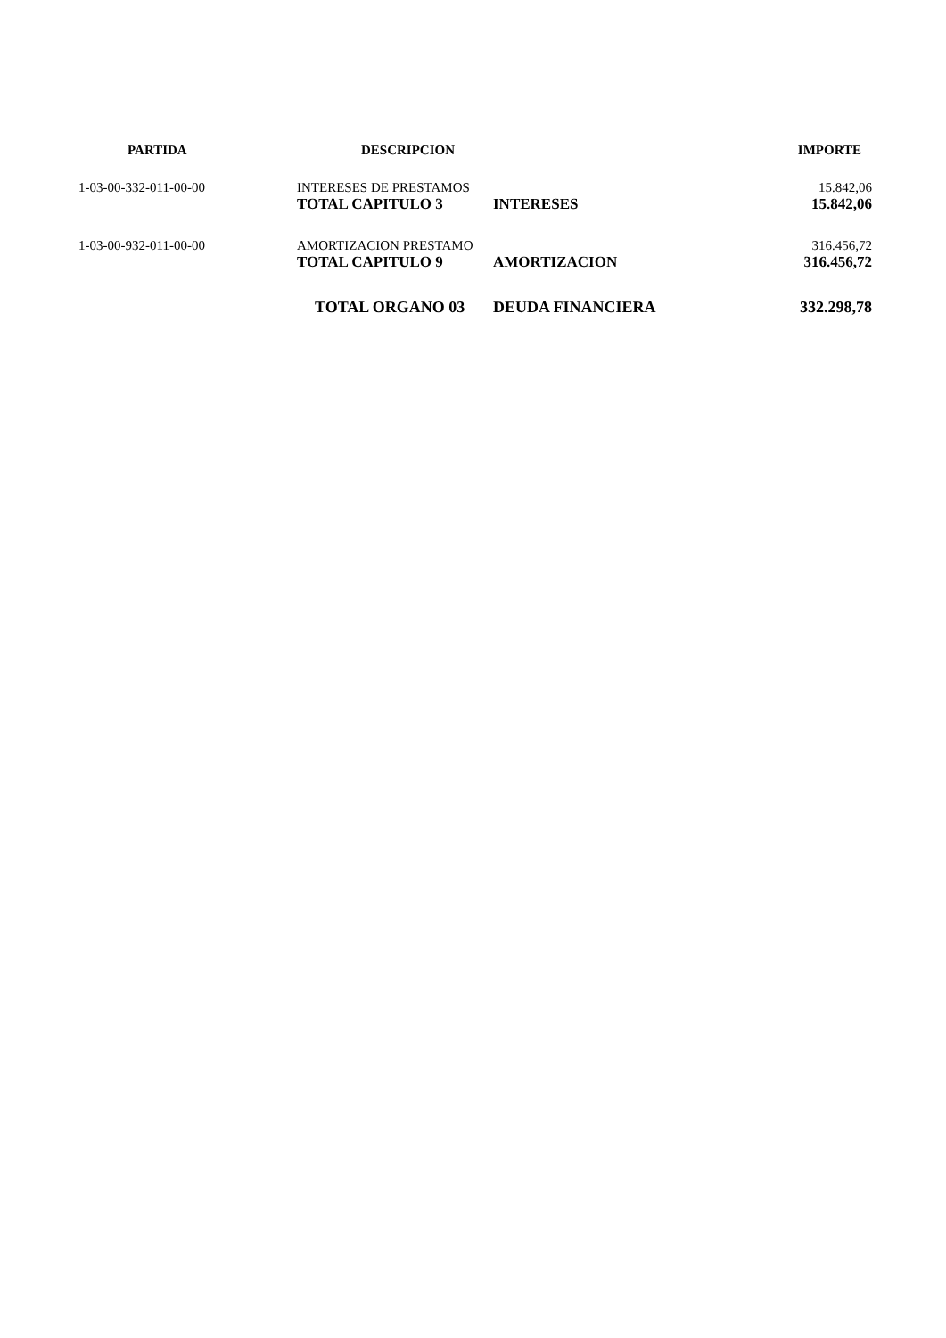| PARTIDA | DESCRIPCION | | IMPORTE |
| --- | --- | --- | --- |
| 1-03-00-332-011-00-00 | INTERESES DE PRESTAMOS | | 15.842,06 |
| | TOTAL CAPITULO 3 | INTERESES | 15.842,06 |
| 1-03-00-932-011-00-00 | AMORTIZACION PRESTAMO | | 316.456,72 |
| | TOTAL CAPITULO 9 | AMORTIZACION | 316.456,72 |
| | TOTAL ORGANO 03 | DEUDA FINANCIERA | 332.298,78 |